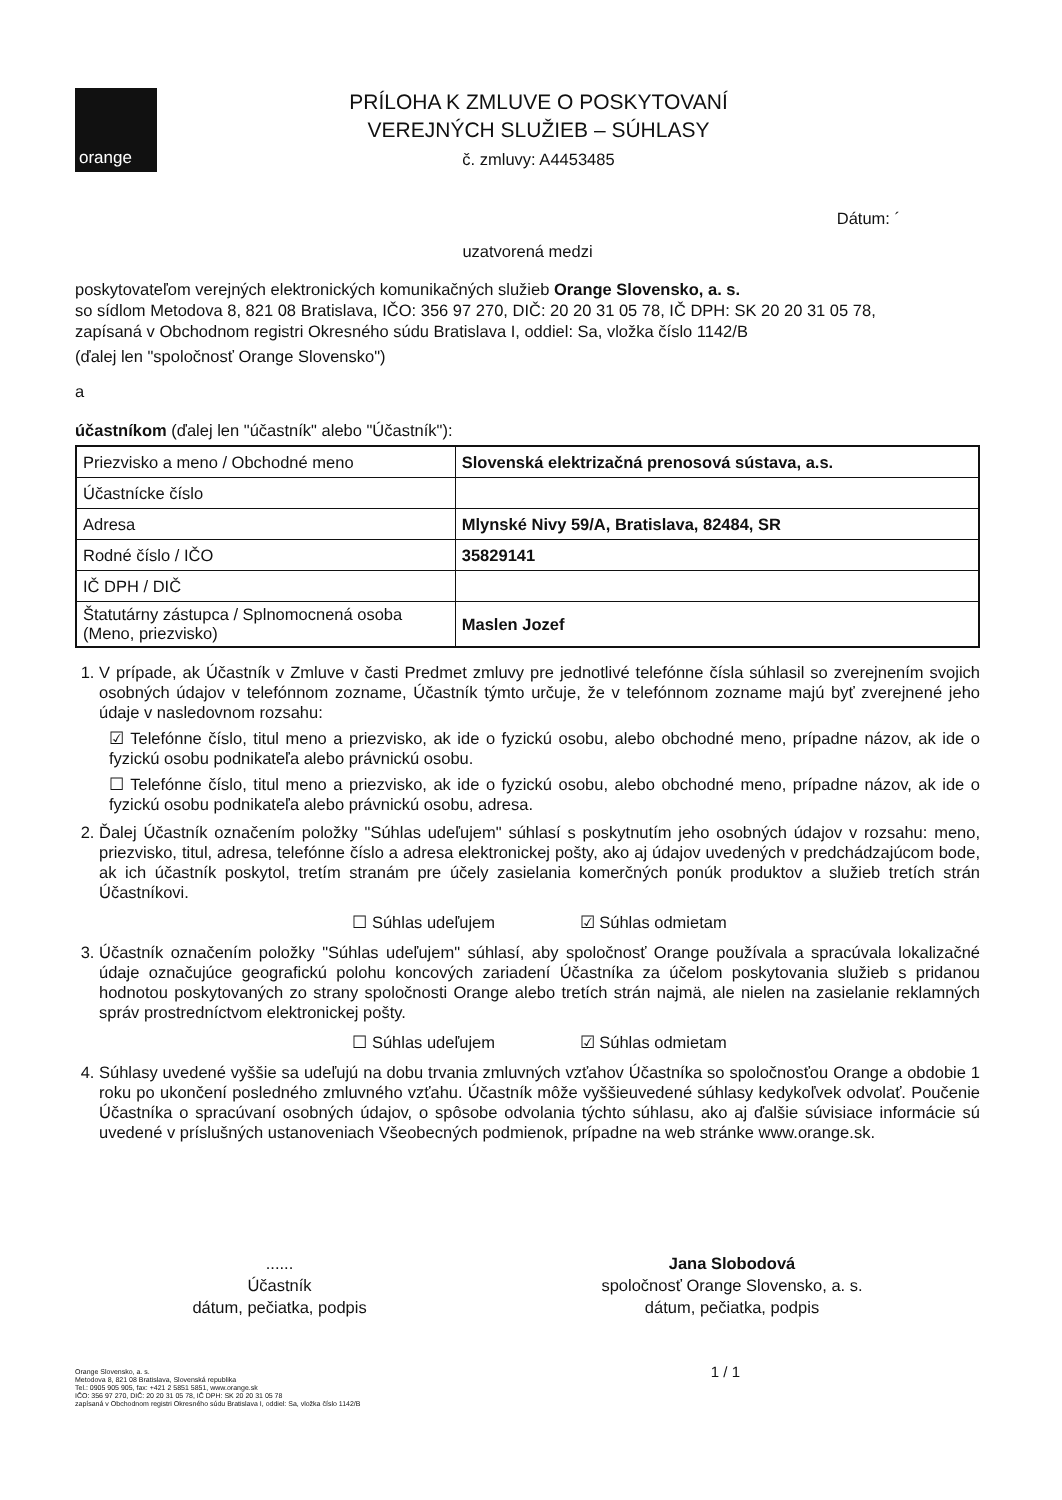orange
PRÍLOHA K ZMLUVE O POSKYTOVANÍ
VEREJNÝCH SLUŽIEB – SÚHLASY
č. zmluvy: A4453485
Dátum: ´
uzatvorená medzi
poskytovateľom verejných elektronických komunikačných služieb Orange Slovensko, a. s.
so sídlom Metodova 8, 821 08 Bratislava, IČO: 356 97 270, DIČ: 20 20 31 05 78, IČ DPH: SK 20 20 31 05 78,
zapísaná v Obchodnom registri Okresného súdu Bratislava I, oddiel: Sa, vložka číslo 1142/B
(ďalej len "spoločnosť Orange Slovensko")
a
účastníkom (ďalej len "účastník" alebo "Účastník"):
| Priezvisko a meno / Obchodné meno | Slovenská elektrizačná prenosová sústava, a.s. |
| Účastnícke číslo | |
| Adresa | Mlynské Nivy 59/A, Bratislava, 82484, SR |
| Rodné číslo / IČO | 35829141 |
| IČ DPH / DIČ | |
| Štatutárny zástupca / Splnomocnená osoba (Meno, priezvisko) | Maslen Jozef |
1. V prípade, ak Účastník v Zmluve v časti Predmet zmluvy pre jednotlivé telefónne čísla súhlasil so zverejnením svojich osobných údajov v telefónnom zozname, Účastník týmto určuje, že v telefónnom zozname majú byť zverejnené jeho údaje v nasledovnom rozsahu:
☑ Telefónne číslo, titul meno a priezvisko, ak ide o fyzickú osobu, alebo obchodné meno, prípadne názov, ak ide o fyzickú osobu podnikateľa alebo právnickú osobu.
☐ Telefónne číslo, titul meno a priezvisko, ak ide o fyzickú osobu, alebo obchodné meno, prípadne názov, ak ide o fyzickú osobu podnikateľa alebo právnickú osobu, adresa.
2. Ďalej Účastník označením položky "Súhlas udeľujem" súhlasí s poskytnutím jeho osobných údajov v rozsahu: meno, priezvisko, titul, adresa, telefónne číslo a adresa elektronickej pošty, ako aj údajov uvedených v predchádzajúcom bode, ak ich účastník poskytol, tretím stranám pre účely zasielania komerčných ponúk produktov a služieb tretích strán Účastníkovi.
☐ Súhlas udeľujem ☑ Súhlas odmietam
3. Účastník označením položky "Súhlas udeľujem" súhlasí, aby spoločnosť Orange používala a spracúvala lokalizačné údaje označujúce geografickú polohu koncových zariadení Účastníka za účelom poskytovania služieb s pridanou hodnotou poskytovaných zo strany spoločnosti Orange alebo tretích strán najmä, ale nielen na zasielanie reklamných správ prostredníctvom elektronickej pošty.
☐ Súhlas udeľujem ☑ Súhlas odmietam
4. Súhlasy uvedené vyššie sa udeľujú na dobu trvania zmluvných vzťahov Účastníka so spoločnosťou Orange a obdobie 1 roku po ukončení posledného zmluvného vzťahu. Účastník môže vyššieuvedené súhlasy kedykoľvek odvolať. Poučenie Účastníka o spracúvaní osobných údajov, o spôsobe odvolania týchto súhlasu, ako aj ďalšie súvisiace informácie sú uvedené v príslušných ustanoveniach Všeobecných podmienok, prípadne na web stránke www.orange.sk.
......
Účastník
dátum, pečiatka, podpis
Jana Slobodová
spoločnosť Orange Slovensko, a. s.
dátum, pečiatka, podpis
Orange Slovensko, a. s.
Metodova 8, 821 08 Bratislava, Slovenská republika
Tel.: 0905 905 905, fax: +421 2 5851 5851, www.orange.sk
IČO: 356 97 270, DIČ: 20 20 31 05 78, IČ DPH: SK 20 20 31 05 78
zapísaná v Obchodnom registri Okresného súdu Bratislava I, oddiel: Sa, vložka číslo 1142/B
1 / 1